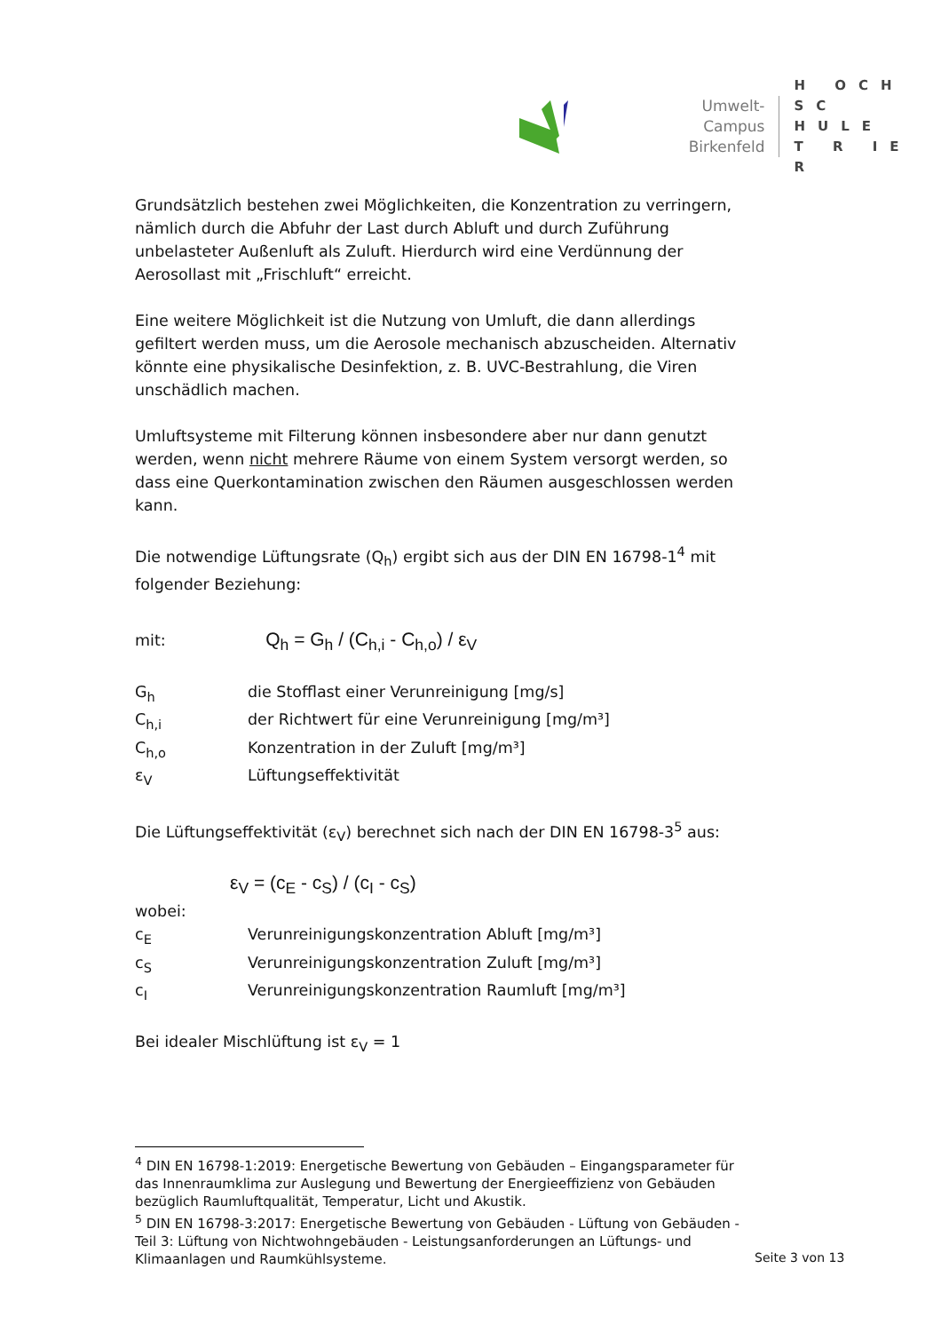Umwelt-Campus
Birkenfeld
H OCH
SC HULE
T R IE R
Grundsätzlich bestehen zwei Möglichkeiten, die Konzentration zu verringern, nämlich durch die Abfuhr der Last durch Abluft und durch Zuführung unbelasteter Außenluft als Zuluft. Hierdurch wird eine Verdünnung der Aerosollast mit „Frischluft“ erreicht.
Eine weitere Möglichkeit ist die Nutzung von Umluft, die dann allerdings gefiltert werden muss, um die Aerosole mechanisch abzuscheiden. Alternativ könnte eine physikalische Desinfektion, z. B. UVC-Bestrahlung, die Viren unschädlich machen.
Umluftsysteme mit Filterung können insbesondere aber nur dann genutzt werden, wenn nicht mehrere Räume von einem System versorgt werden, so dass eine Querkontamination zwischen den Räumen ausgeschlossen werden kann.
Die notwendige Lüftungsrate (Q<sub>h</sub>) ergibt sich aus der DIN EN 16798-1<sup>4</sup> mit folgender Beziehung:
mit: Q<sub>h</sub> = G<sub>h</sub> / (C<sub>h,i</sub> - C<sub>h,o</sub>) / ε<sub>V</sub>
G<sub>h</sub> die Stofflast einer Verunreinigung [mg/s]
C<sub>h,i</sub> der Richtwert für eine Verunreinigung [mg/m³]
C<sub>h,o</sub> Konzentration in der Zuluft [mg/m³]
ε<sub>V</sub> Lüftungseffektivität
Die Lüftungseffektivität (ε<sub>V</sub>) berechnet sich nach der DIN EN 16798-3<sup>5</sup> aus:
ε<sub>V</sub> = (c<sub>E</sub> - c<sub>S</sub>) / (c<sub>I</sub> - c<sub>S</sub>)
wobei:
c<sub>E</sub> Verunreinigungskonzentration Abluft [mg/m³]
c<sub>S</sub> Verunreinigungskonzentration Zuluft [mg/m³]
c<sub>I</sub> Verunreinigungskonzentration Raumluft [mg/m³]
Bei idealer Mischlüftung ist ε<sub>V</sub> = 1
<sup>4</sup> DIN EN 16798-1:2019: Energetische Bewertung von Gebäuden – Eingangsparameter für das Innenraumklima zur Auslegung und Bewertung der Energieeffizienz von Gebäuden bezüglich Raumluftqualität, Temperatur, Licht und Akustik.
<sup>5</sup> DIN EN 16798-3:2017: Energetische Bewertung von Gebäuden - Lüftung von Gebäuden - Teil 3: Lüftung von Nichtwohngebäuden - Leistungsanforderungen an Lüftungs- und Klimaanlagen und Raumkühlsysteme.
Seite 3 von 13